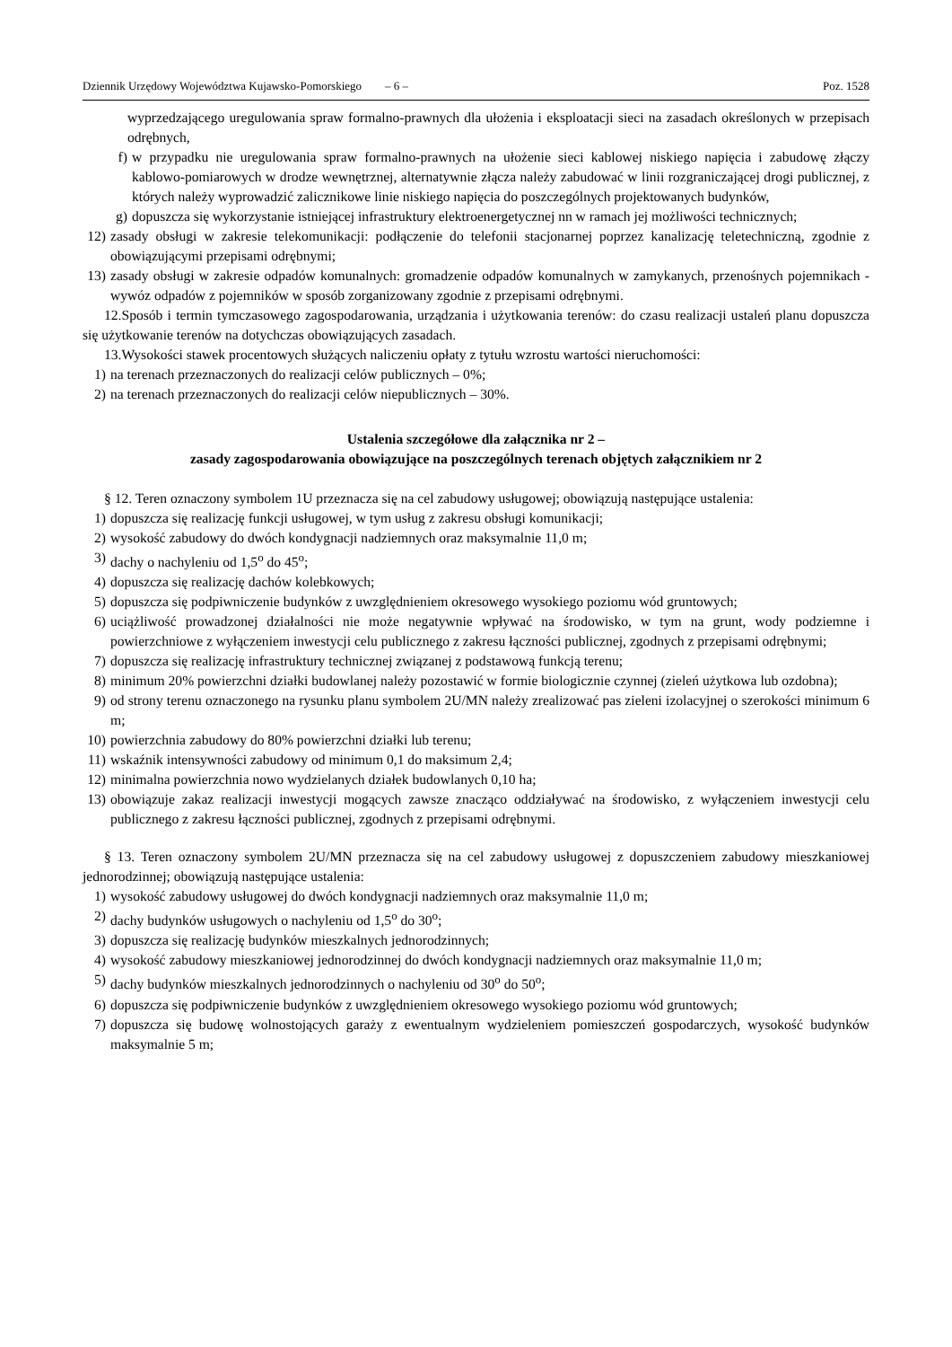Dziennik Urzędowy Województwa Kujawsko-Pomorskiego – 6 – Poz. 1528
wyprzedzającego uregulowania spraw formalno-prawnych dla ułożenia i eksploatacji sieci na zasadach określonych w przepisach odrębnych,
f) w przypadku nie uregulowania spraw formalno-prawnych na ułożenie sieci kablowej niskiego napięcia i zabudowę złączy kablowo-pomiarowych w drodze wewnętrznej, alternatywnie złącza należy zabudować w linii rozgraniczającej drogi publicznej, z których należy wyprowadzić zalicznikowe linie niskiego napięcia do poszczególnych projektowanych budynków,
g) dopuszcza się wykorzystanie istniejącej infrastruktury elektroenergetycznej nn w ramach jej możliwości technicznych;
12) zasady obsługi w zakresie telekomunikacji: podłączenie do telefonii stacjonarnej poprzez kanalizację teletechniczną, zgodnie z obowiązującymi przepisami odrębnymi;
13) zasady obsługi w zakresie odpadów komunalnych: gromadzenie odpadów komunalnych w zamykanych, przenośnych pojemnikach - wywóz odpadów z pojemników w sposób zorganizowany zgodnie z przepisami odrębnymi.
12.Sposób i termin tymczasowego zagospodarowania, urządzania i użytkowania terenów: do czasu realizacji ustaleń planu dopuszcza się użytkowanie terenów na dotychczas obowiązujących zasadach.
13.Wysokości stawek procentowych służących naliczeniu opłaty z tytułu wzrostu wartości nieruchomości:
1) na terenach przeznaczonych do realizacji celów publicznych – 0%;
2) na terenach przeznaczonych do realizacji celów niepublicznych – 30%.
Ustalenia szczegółowe dla załącznika nr 2 –
zasady zagospodarowania obowiązujące na poszczególnych terenach objętych załącznikiem nr 2
§ 12. Teren oznaczony symbolem 1U przeznacza się na cel zabudowy usługowej; obowiązują następujące ustalenia:
1) dopuszcza się realizację funkcji usługowej, w tym usług z zakresu obsługi komunikacji;
2) wysokość zabudowy do dwóch kondygnacji nadziemnych oraz maksymalnie 11,0 m;
3) dachy o nachyleniu od 1,5<sup>o</sup> do 45<sup>o</sup>;
4) dopuszcza się realizację dachów kolebkowych;
5) dopuszcza się podpiwniczenie budynków z uwzględnieniem okresowego wysokiego poziomu wód gruntowych;
6) uciążliwość prowadzonej działalności nie może negatywnie wpływać na środowisko, w tym na grunt, wody podziemne i powierzchniowe z wyłączeniem inwestycji celu publicznego z zakresu łączności publicznej, zgodnych z przepisami odrębnymi;
7) dopuszcza się realizację infrastruktury technicznej związanej z podstawową funkcją terenu;
8) minimum 20% powierzchni działki budowlanej należy pozostawić w formie biologicznie czynnej (zieleń użytkowa lub ozdobna);
9) od strony terenu oznaczonego na rysunku planu symbolem 2U/MN należy zrealizować pas zieleni izolacyjnej o szerokości minimum 6 m;
10) powierzchnia zabudowy do 80% powierzchni działki lub terenu;
11) wskaźnik intensywności zabudowy od minimum 0,1 do maksimum 2,4;
12) minimalna powierzchnia nowo wydzielanych działek budowlanych 0,10 ha;
13) obowiązuje zakaz realizacji inwestycji mogących zawsze znacząco oddziaływać na środowisko, z wyłączeniem inwestycji celu publicznego z zakresu łączności publicznej, zgodnych z przepisami odrębnymi.
§ 13. Teren oznaczony symbolem 2U/MN przeznacza się na cel zabudowy usługowej z dopuszczeniem zabudowy mieszkaniowej jednorodzinnej; obowiązują następujące ustalenia:
1) wysokość zabudowy usługowej do dwóch kondygnacji nadziemnych oraz maksymalnie 11,0 m;
2) dachy budynków usługowych o nachyleniu od 1,5<sup>o</sup> do 30<sup>o</sup>;
3) dopuszcza się realizację budynków mieszkalnych jednorodzinnych;
4) wysokość zabudowy mieszkaniowej jednorodzinnej do dwóch kondygnacji nadziemnych oraz maksymalnie 11,0 m;
5) dachy budynków mieszkalnych jednorodzinnych o nachyleniu od 30<sup>o</sup> do 50<sup>o</sup>;
6) dopuszcza się podpiwniczenie budynków z uwzględnieniem okresowego wysokiego poziomu wód gruntowych;
7) dopuszcza się budowę wolnostojących garaży z ewentualnym wydzieleniem pomieszczeń gospodarczych, wysokość budynków maksymalnie 5 m;